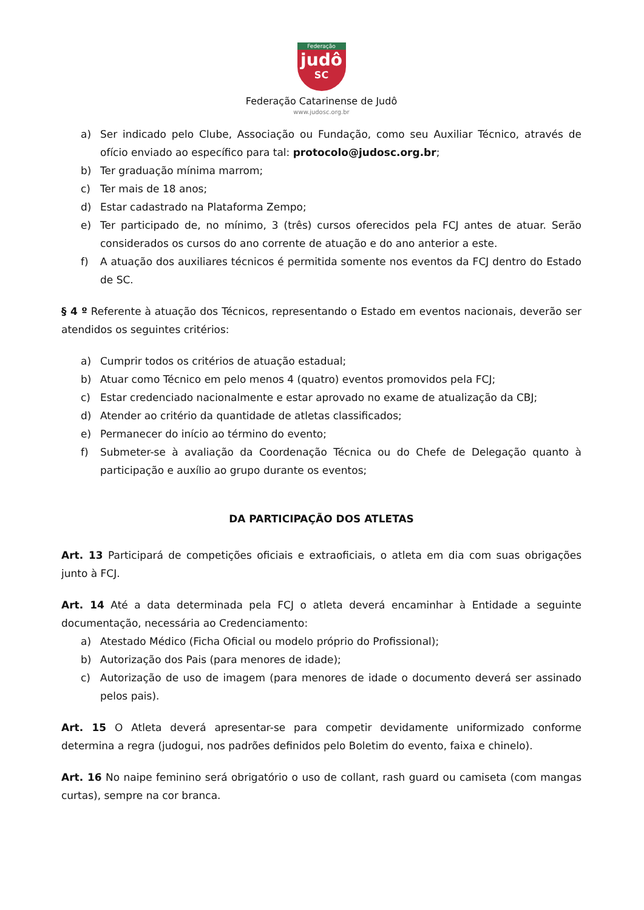Federação
judô
SC
Federação Catarinense de Judô
www.judosc.org.br
a) Ser indicado pelo Clube, Associação ou Fundação, como seu Auxiliar Técnico, através de ofício enviado ao específico para tal: protocolo@judosc.org.br;
b) Ter graduação mínima marrom;
c) Ter mais de 18 anos;
d) Estar cadastrado na Plataforma Zempo;
e) Ter participado de, no mínimo, 3 (três) cursos oferecidos pela FCJ antes de atuar. Serão considerados os cursos do ano corrente de atuação e do ano anterior a este.
f) A atuação dos auxiliares técnicos é permitida somente nos eventos da FCJ dentro do Estado de SC.
§ 4 º Referente à atuação dos Técnicos, representando o Estado em eventos nacionais, deverão ser atendidos os seguintes critérios:
a) Cumprir todos os critérios de atuação estadual;
b) Atuar como Técnico em pelo menos 4 (quatro) eventos promovidos pela FCJ;
c) Estar credenciado nacionalmente e estar aprovado no exame de atualização da CBJ;
d) Atender ao critério da quantidade de atletas classificados;
e) Permanecer do início ao término do evento;
f) Submeter-se à avaliação da Coordenação Técnica ou do Chefe de Delegação quanto à participação e auxílio ao grupo durante os eventos;
DA PARTICIPAÇÃO DOS ATLETAS
Art. 13 Participará de competições oficiais e extraoficiais, o atleta em dia com suas obrigações junto à FCJ.
Art. 14 Até a data determinada pela FCJ o atleta deverá encaminhar à Entidade a seguinte documentação, necessária ao Credenciamento:
a) Atestado Médico (Ficha Oficial ou modelo próprio do Profissional);
b) Autorização dos Pais (para menores de idade);
c) Autorização de uso de imagem (para menores de idade o documento deverá ser assinado pelos pais).
Art. 15 O Atleta deverá apresentar-se para competir devidamente uniformizado conforme determina a regra (judogui, nos padrões definidos pelo Boletim do evento, faixa e chinelo).
Art. 16 No naipe feminino será obrigatório o uso de collant, rash guard ou camiseta (com mangas curtas), sempre na cor branca.